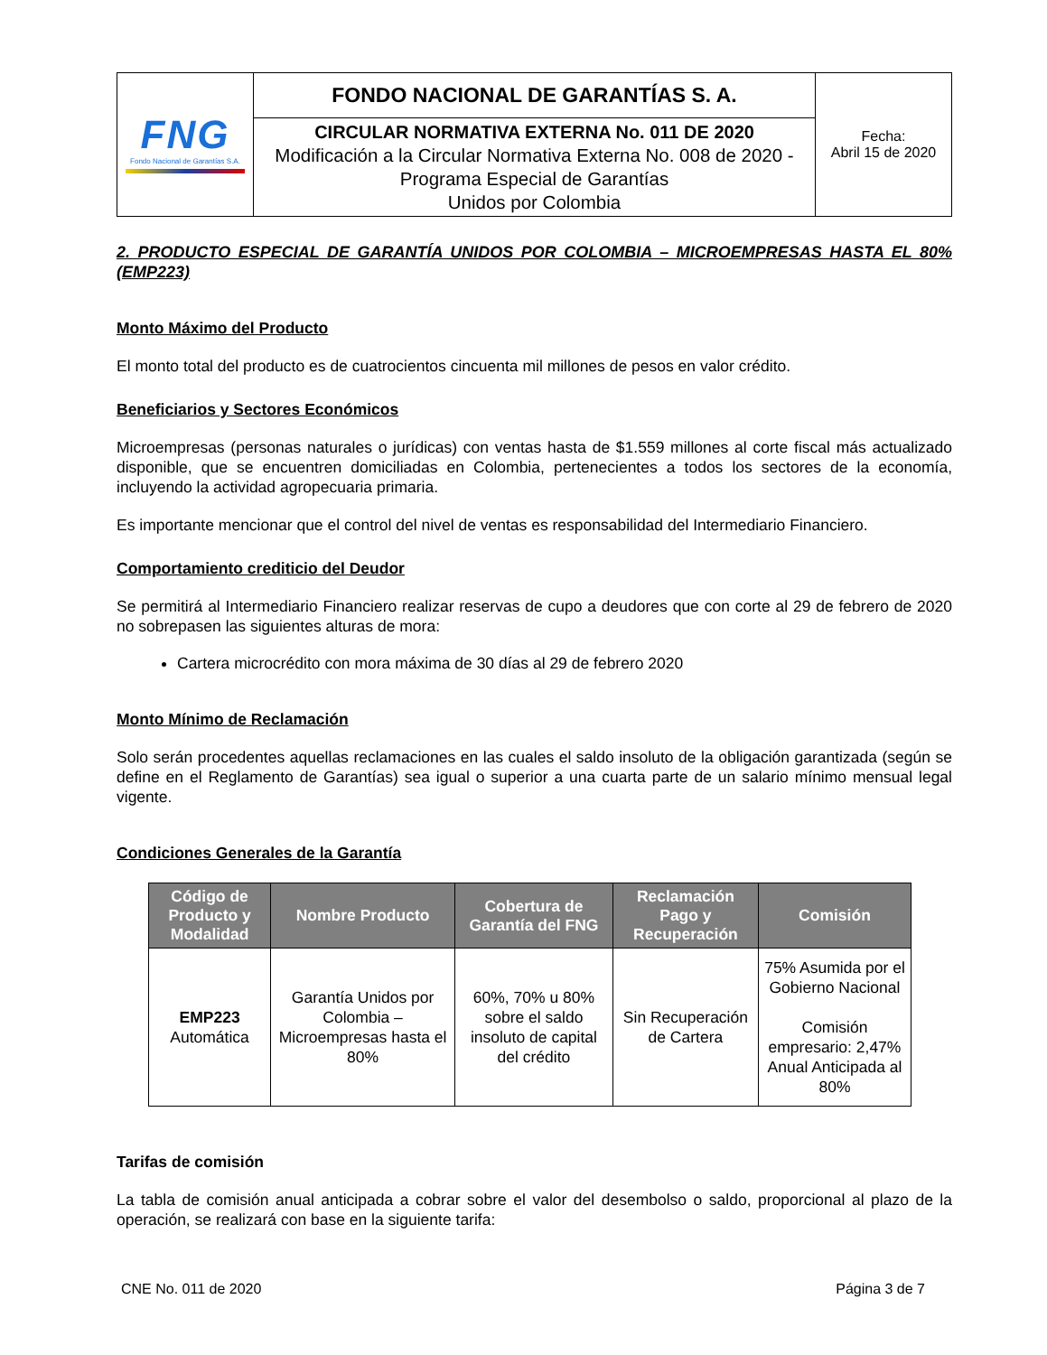| FNG Fondo Nacional de Garantías S.A. | FONDO NACIONAL DE GARANTÍAS S. A. | Fecha: Abril 15 de 2020 |
| | CIRCULAR NORMATIVA EXTERNA No. 011 DE 2020 Modificación a la Circular Normativa Externa No. 008 de 2020 - Programa Especial de Garantías Unidos por Colombia | |
2. PRODUCTO ESPECIAL DE GARANTÍA UNIDOS POR COLOMBIA – MICROEMPRESAS HASTA EL 80% (EMP223)
Monto Máximo del Producto
El monto total del producto es de cuatrocientos cincuenta mil millones de pesos en valor crédito.
Beneficiarios y Sectores Económicos
Microempresas (personas naturales o jurídicas) con ventas hasta de $1.559 millones al corte fiscal más actualizado disponible, que se encuentren domiciliadas en Colombia, pertenecientes a todos los sectores de la economía, incluyendo la actividad agropecuaria primaria.
Es importante mencionar que el control del nivel de ventas es responsabilidad del Intermediario Financiero.
Comportamiento crediticio del Deudor
Se permitirá al Intermediario Financiero realizar reservas de cupo a deudores que con corte al 29 de febrero de 2020 no sobrepasen las siguientes alturas de mora:
Cartera microcrédito con mora máxima de 30 días al 29 de febrero 2020
Monto Mínimo de Reclamación
Solo serán procedentes aquellas reclamaciones en las cuales el saldo insoluto de la obligación garantizada (según se define en el Reglamento de Garantías) sea igual o superior a una cuarta parte de un salario mínimo mensual legal vigente.
Condiciones Generales de la Garantía
| Código de Producto y Modalidad | Nombre Producto | Cobertura de Garantía del FNG | Reclamación Pago y Recuperación | Comisión |
| --- | --- | --- | --- | --- |
| EMP223 Automática | Garantía Unidos por Colombia – Microempresas hasta el 80% | 60%, 70% u 80% sobre el saldo insoluto de capital del crédito | Sin Recuperación de Cartera | 75% Asumida por el Gobierno Nacional Comisión empresario: 2,47% Anual Anticipada al 80% |
Tarifas de comisión
La tabla de comisión anual anticipada a cobrar sobre el valor del desembolso o saldo, proporcional al plazo de la operación, se realizará con base en la siguiente tarifa:
CNE No. 011 de 2020 Página 3 de 7